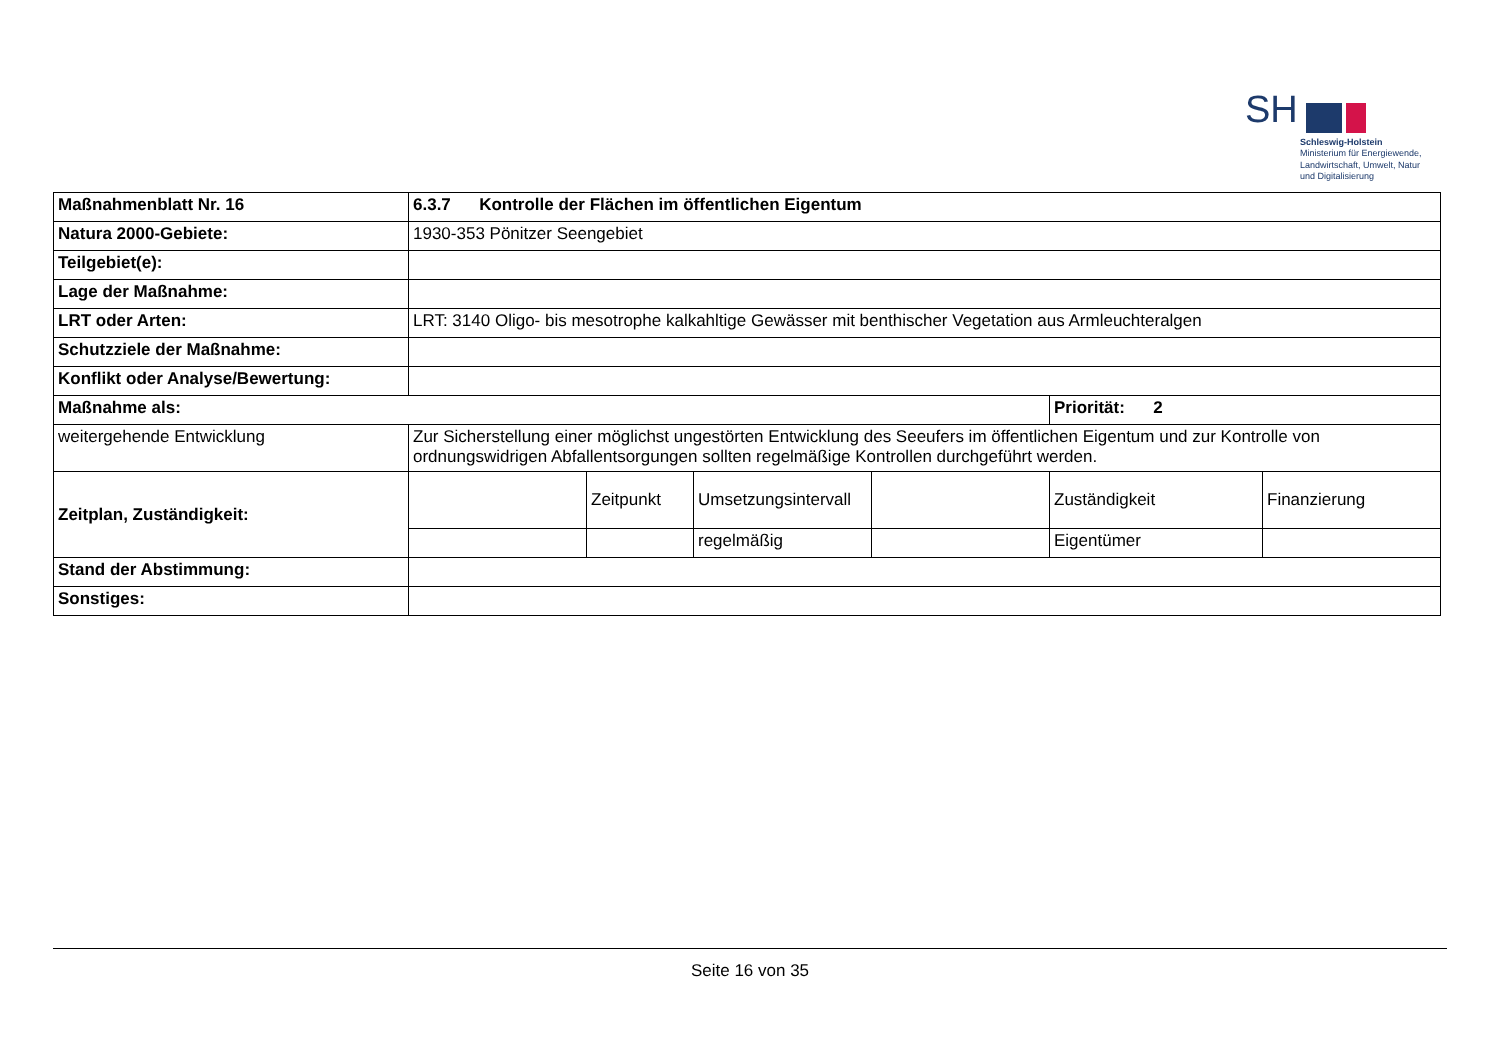SH
Schleswig-Holstein
Ministerium für Energiewende,
Landwirtschaft, Umwelt, Natur
und Digitalisierung
| Maßnahmenblatt Nr. 16 | 6.3.7 Kontrolle der Flächen im öffentlichen Eigentum | | | | | |
| Natura 2000-Gebiete: | 1930-353 Pönitzer Seengebiet | | | | | |
| Teilgebiet(e): | | | | | | |
| Lage der Maßnahme: | | | | | | |
| LRT oder Arten: | LRT: 3140 Oligo- bis mesotrophe kalkahltige Gewässer mit benthischer Vegetation aus Armleuchteralgen | | | | | |
| Schutzziele der Maßnahme: | | | | | | |
| Konflikt oder Analyse/Bewertung: | | | | | | |
| Maßnahme als: | | | | | Priorität: 2 | |
| weitergehende Entwicklung | Zur Sicherstellung einer möglichst ungestörten Entwicklung des Seeufers im öffentlichen Eigentum und zur Kontrolle von ordnungswidrigen Abfallentsorgungen sollten regelmäßige Kontrollen durchgeführt werden. | | | | | |
| Zeitplan, Zuständigkeit: | | Zeitpunkt | Umsetzungsintervall | | Zuständigkeit | Finanzierung |
| | | | regelmäßig | | Eigentümer | |
| Stand der Abstimmung: | | | | | | |
| Sonstiges: | | | | | | |
Seite 16 von 35